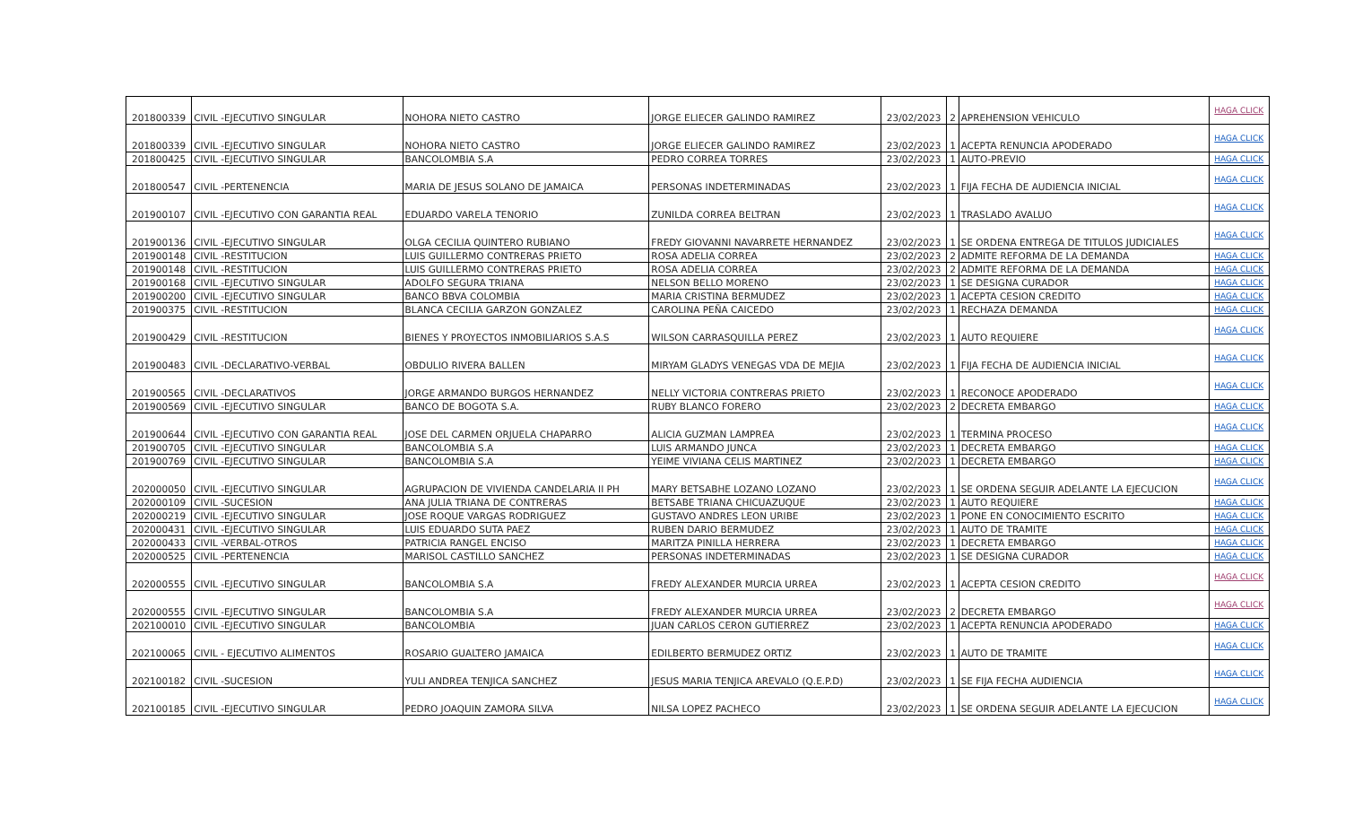| 201800339 | CIVIL -EJECUTIVO SINGULAR | NOHORA NIETO CASTRO | JORGE ELIECER GALINDO RAMIREZ | 23/02/2023 | 2 | APREHENSION VEHICULO | HAGA CLICK |
| 201800339 | CIVIL -EJECUTIVO SINGULAR | NOHORA NIETO CASTRO | JORGE ELIECER GALINDO RAMIREZ | 23/02/2023 | 1 | ACEPTA RENUNCIA APODERADO | HAGA CLICK |
| 201800425 | CIVIL -EJECUTIVO SINGULAR | BANCOLOMBIA S.A | PEDRO CORREA TORRES | 23/02/2023 | 1 | AUTO-PREVIO | HAGA CLICK |
| 201800547 | CIVIL -PERTENENCIA | MARIA DE JESUS SOLANO DE JAMAICA | PERSONAS INDETERMINADAS | 23/02/2023 | 1 | FIJA FECHA DE AUDIENCIA INICIAL | HAGA CLICK |
| 201900107 | CIVIL -EJECUTIVO CON GARANTIA REAL | EDUARDO VARELA TENORIO | ZUNILDA CORREA BELTRAN | 23/02/2023 | 1 | TRASLADO AVALUO | HAGA CLICK |
| 201900136 | CIVIL -EJECUTIVO SINGULAR | OLGA CECILIA QUINTERO RUBIANO | FREDY GIOVANNI NAVARRETE HERNANDEZ | 23/02/2023 | 1 | SE ORDENA ENTREGA DE TITULOS JUDICIALES | HAGA CLICK |
| 201900148 | CIVIL -RESTITUCION | LUIS GUILLERMO CONTRERAS PRIETO | ROSA ADELIA CORREA | 23/02/2023 | 2 | ADMITE REFORMA DE LA DEMANDA | HAGA CLICK |
| 201900148 | CIVIL -RESTITUCION | LUIS GUILLERMO CONTRERAS PRIETO | ROSA ADELIA CORREA | 23/02/2023 | 2 | ADMITE REFORMA DE LA DEMANDA | HAGA CLICK |
| 201900168 | CIVIL -EJECUTIVO SINGULAR | ADOLFO SEGURA TRIANA | NELSON BELLO MORENO | 23/02/2023 | 1 | SE DESIGNA CURADOR | HAGA CLICK |
| 201900200 | CIVIL -EJECUTIVO SINGULAR | BANCO BBVA COLOMBIA | MARIA CRISTINA BERMUDEZ | 23/02/2023 | 1 | ACEPTA CESION CREDITO | HAGA CLICK |
| 201900375 | CIVIL -RESTITUCION | BLANCA CECILIA GARZON GONZALEZ | CAROLINA PEÑA CAICEDO | 23/02/2023 | 1 | RECHAZA DEMANDA | HAGA CLICK |
| 201900429 | CIVIL -RESTITUCION | BIENES Y PROYECTOS INMOBILIARIOS S.A.S | WILSON CARRASQUILLA PEREZ | 23/02/2023 | 1 | AUTO REQUIERE | HAGA CLICK |
| 201900483 | CIVIL -DECLARATIVO-VERBAL | OBDULIO RIVERA BALLEN | MIRYAM GLADYS VENEGAS VDA DE MEJIA | 23/02/2023 | 1 | FIJA FECHA DE AUDIENCIA INICIAL | HAGA CLICK |
| 201900565 | CIVIL -DECLARATIVOS | JORGE ARMANDO BURGOS HERNANDEZ | NELLY VICTORIA CONTRERAS PRIETO | 23/02/2023 | 1 | RECONOCE APODERADO | HAGA CLICK |
| 201900569 | CIVIL -EJECUTIVO SINGULAR | BANCO DE BOGOTA S.A. | RUBY BLANCO FORERO | 23/02/2023 | 2 | DECRETA EMBARGO | HAGA CLICK |
| 201900644 | CIVIL -EJECUTIVO CON GARANTIA REAL | JOSE DEL CARMEN ORJUELA CHAPARRO | ALICIA GUZMAN LAMPREA | 23/02/2023 | 1 | TERMINA PROCESO | HAGA CLICK |
| 201900705 | CIVIL -EJECUTIVO SINGULAR | BANCOLOMBIA S.A | LUIS ARMANDO JUNCA | 23/02/2023 | 1 | DECRETA EMBARGO | HAGA CLICK |
| 201900769 | CIVIL -EJECUTIVO SINGULAR | BANCOLOMBIA S.A | YEIME VIVIANA CELIS MARTINEZ | 23/02/2023 | 1 | DECRETA EMBARGO | HAGA CLICK |
| 202000050 | CIVIL -EJECUTIVO SINGULAR | AGRUPACION DE VIVIENDA CANDELARIA II PH | MARY BETSABHE LOZANO LOZANO | 23/02/2023 | 1 | SE ORDENA SEGUIR ADELANTE LA EJECUCION | HAGA CLICK |
| 202000109 | CIVIL -SUCESION | ANA JULIA TRIANA DE CONTRERAS | BETSABE TRIANA CHICUAZUQUE | 23/02/2023 | 1 | AUTO REQUIERE | HAGA CLICK |
| 202000219 | CIVIL -EJECUTIVO SINGULAR | JOSE ROQUE VARGAS RODRIGUEZ | GUSTAVO ANDRES LEON URIBE | 23/02/2023 | 1 | PONE EN CONOCIMIENTO ESCRITO | HAGA CLICK |
| 202000431 | CIVIL -EJECUTIVO SINGULAR | LUIS EDUARDO SUTA PAEZ | RUBEN DARIO BERMUDEZ | 23/02/2023 | 1 | AUTO DE TRAMITE | HAGA CLICK |
| 202000433 | CIVIL -VERBAL-OTROS | PATRICIA RANGEL ENCISO | MARITZA PINILLA HERRERA | 23/02/2023 | 1 | DECRETA EMBARGO | HAGA CLICK |
| 202000525 | CIVIL -PERTENENCIA | MARISOL CASTILLO SANCHEZ | PERSONAS INDETERMINADAS | 23/02/2023 | 1 | SE DESIGNA CURADOR | HAGA CLICK |
| 202000555 | CIVIL -EJECUTIVO SINGULAR | BANCOLOMBIA S.A | FREDY ALEXANDER MURCIA URREA | 23/02/2023 | 1 | ACEPTA CESION CREDITO | HAGA CLICK |
| 202000555 | CIVIL -EJECUTIVO SINGULAR | BANCOLOMBIA S.A | FREDY ALEXANDER MURCIA URREA | 23/02/2023 | 2 | DECRETA EMBARGO | HAGA CLICK |
| 202100010 | CIVIL -EJECUTIVO SINGULAR | BANCOLOMBIA | JUAN CARLOS CERON GUTIERREZ | 23/02/2023 | 1 | ACEPTA RENUNCIA APODERADO | HAGA CLICK |
| 202100065 | CIVIL - EJECUTIVO ALIMENTOS | ROSARIO GUALTERO JAMAICA | EDILBERTO BERMUDEZ ORTIZ | 23/02/2023 | 1 | AUTO DE TRAMITE | HAGA CLICK |
| 202100182 | CIVIL -SUCESION | YULI ANDREA TENJICA SANCHEZ | JESUS MARIA TENJICA AREVALO (Q.E.P.D) | 23/02/2023 | 1 | SE FIJA FECHA AUDIENCIA | HAGA CLICK |
| 202100185 | CIVIL -EJECUTIVO SINGULAR | PEDRO JOAQUIN ZAMORA SILVA | NILSA LOPEZ PACHECO | 23/02/2023 | 1 | SE ORDENA SEGUIR ADELANTE LA EJECUCION | HAGA CLICK |